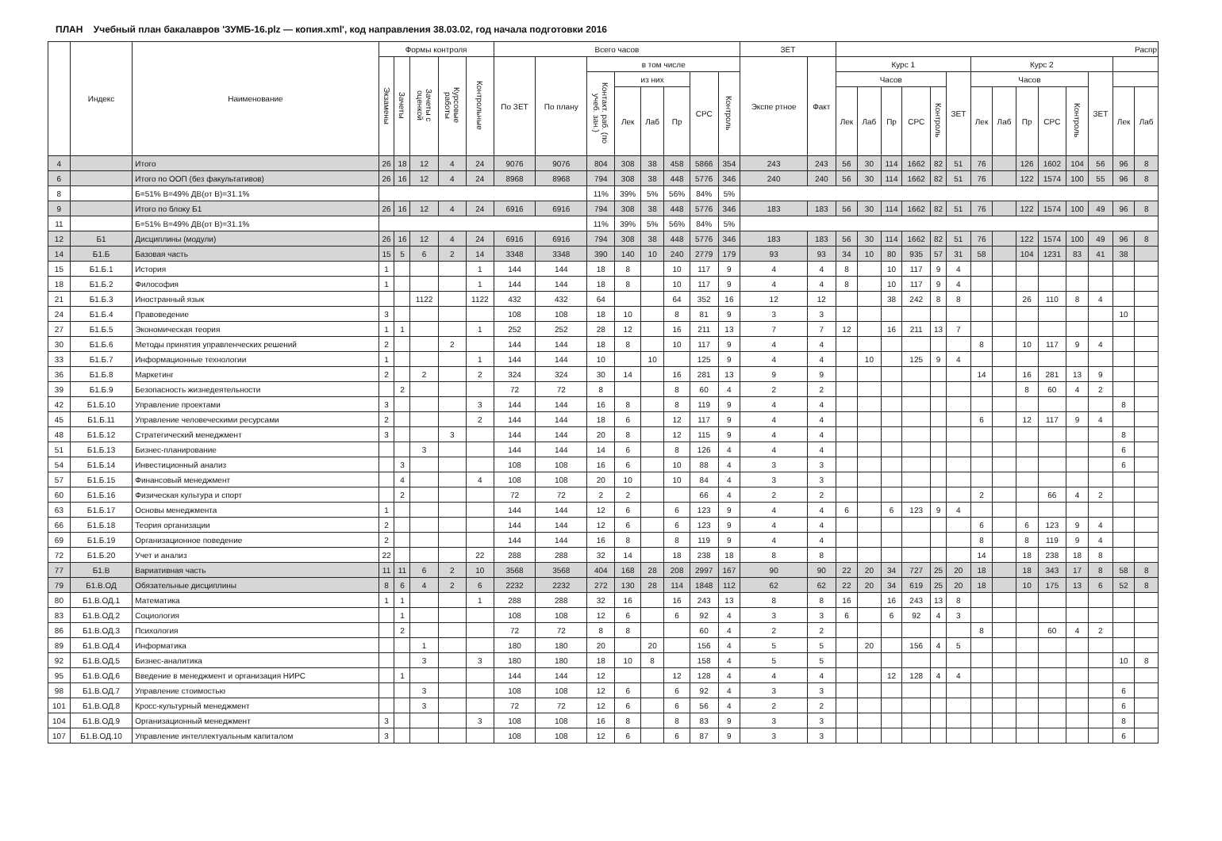ПЛАН Учебный план бакалавров 'ЗУМБ-16.plz — копия.xml', код направления 38.03.02, год начала подготовки 2016
| | Индекс | Наименование | Формы контроля | | | | | Всего часов | | | | | | | | ЗЕТ | | Распр | | | | | | | | | | | | | |
| --- | --- | --- | --- | --- | --- | --- | --- | --- | --- | --- | --- | --- | --- | --- | --- | --- | --- | --- | --- | --- | --- | --- | --- | --- | --- | --- | --- | --- | --- | --- | --- |
| | | | Экзамены | Зачеты | Зачеты с оценкой | Курсовые работы | Контрольные | По ЗЕТ | По плану | в том числе | | | | | | Экспе ртное | Факт | Курс 1 | | | | | | Курс 2 | | | | | | | |
| | | | | | | | | | | Контакт. раб. (по учеб. зан.) | из них | | | СРС | Контроль | | | Часов | | | | | ЗЕТ | Часов | | | | | ЗЕТ | | |
| | | | | | | | | | | | Лек | Лаб | Пр | | | | | Лек | Лаб | Пр | СРС | Контроль | | Лек | Лаб | Пр | СРС | Контроль | | Лек | Лаб |
| 4 | | Итого | 26 | 18 | 12 | 4 | 24 | 9076 | 9076 | 804 | 308 | 38 | 458 | 5866 | 354 | 243 | 243 | 56 | 30 | 114 | 1662 | 82 | 51 | 76 | | 126 | 1602 | 104 | 56 | 96 | 8 |
| 6 | | Итого по ООП (без факультативов) | 26 | 16 | 12 | 4 | 24 | 8968 | 8968 | 794 | 308 | 38 | 448 | 5776 | 346 | 240 | 240 | 56 | 30 | 114 | 1662 | 82 | 51 | 76 | | 122 | 1574 | 100 | 55 | 96 | 8 |
| 8 | | Б=51% В=49% ДВ(от В)=31.1% | | | | | | | | 11% | 39% | 5% | 56% | 84% | 5% | | | | | | | | | | | | | | | | |
| 9 | | Итого по блоку Б1 | 26 | 16 | 12 | 4 | 24 | 6916 | 6916 | 794 | 308 | 38 | 448 | 5776 | 346 | 183 | 183 | 56 | 30 | 114 | 1662 | 82 | 51 | 76 | | 122 | 1574 | 100 | 49 | 96 | 8 |
| 11 | | Б=51% В=49% ДВ(от В)=31.1% | | | | | | | | 11% | 39% | 5% | 56% | 84% | 5% | | | | | | | | | | | | | | | | |
| 12 | Б1 | Дисциплины (модули) | 26 | 16 | 12 | 4 | 24 | 6916 | 6916 | 794 | 308 | 38 | 448 | 5776 | 346 | 183 | 183 | 56 | 30 | 114 | 1662 | 82 | 51 | 76 | | 122 | 1574 | 100 | 49 | 96 | 8 |
| 14 | Б1.Б | Базовая часть | 15 | 5 | 6 | 2 | 14 | 3348 | 3348 | 390 | 140 | 10 | 240 | 2779 | 179 | 93 | 93 | 34 | 10 | 80 | 935 | 57 | 31 | 58 | | 104 | 1231 | 83 | 41 | 38 | |
| 15 | Б1.Б.1 | История | 1 | | | | 1 | 144 | 144 | 18 | 8 | | 10 | 117 | 9 | 4 | 4 | 8 | | 10 | 117 | 9 | 4 | | | | | | | | |
| 18 | Б1.Б.2 | Философия | 1 | | | | 1 | 144 | 144 | 18 | 8 | | 10 | 117 | 9 | 4 | 4 | 8 | | 10 | 117 | 9 | 4 | | | | | | | | |
| 21 | Б1.Б.3 | Иностранный язык | | | 1122 | | 1122 | 432 | 432 | 64 | | | 64 | 352 | 16 | 12 | 12 | | | 38 | 242 | 8 | 8 | | | 26 | 110 | 8 | 4 | | |
| 24 | Б1.Б.4 | Правоведение | 3 | | | | | 108 | 108 | 18 | 10 | | 8 | 81 | 9 | 3 | 3 | | | | | | | | | | | | | 10 | |
| 27 | Б1.Б.5 | Экономическая теория | 1 | 1 | | | 1 | 252 | 252 | 28 | 12 | | 16 | 211 | 13 | 7 | 7 | 12 | | 16 | 211 | 13 | 7 | | | | | | | | |
| 30 | Б1.Б.6 | Методы принятия управленческих решений | 2 | | | 2 | | 144 | 144 | 18 | 8 | | 10 | 117 | 9 | 4 | 4 | | | | | | | 8 | | 10 | 117 | 9 | 4 | | |
| 33 | Б1.Б.7 | Информационные технологии | 1 | | | | 1 | 144 | 144 | 10 | | 10 | | 125 | 9 | 4 | 4 | | 10 | | 125 | 9 | 4 | | | | | | | | |
| 36 | Б1.Б.8 | Маркетинг | 2 | | 2 | | 2 | 324 | 324 | 30 | 14 | | 16 | 281 | 13 | 9 | 9 | | | | | | | 14 | | 16 | 281 | 13 | 9 | | |
| 39 | Б1.Б.9 | Безопасность жизнедеятельности | | 2 | | | | 72 | 72 | 8 | | | 8 | 60 | 4 | 2 | 2 | | | | | | | | | 8 | 60 | 4 | 2 | | |
| 42 | Б1.Б.10 | Управление проектами | 3 | | | | 3 | 144 | 144 | 16 | 8 | | 8 | 119 | 9 | 4 | 4 | | | | | | | | | | | | | 8 | |
| 45 | Б1.Б.11 | Управление человеческими ресурсами | 2 | | | | 2 | 144 | 144 | 18 | 6 | | 12 | 117 | 9 | 4 | 4 | | | | | | | 6 | | 12 | 117 | 9 | 4 | | |
| 48 | Б1.Б.12 | Стратегический менеджмент | 3 | | | 3 | | 144 | 144 | 20 | 8 | | 12 | 115 | 9 | 4 | 4 | | | | | | | | | | | | | 8 | |
| 51 | Б1.Б.13 | Бизнес-планирование | | | 3 | | | 144 | 144 | 14 | 6 | | 8 | 126 | 4 | 4 | 4 | | | | | | | | | | | | | 6 | |
| 54 | Б1.Б.14 | Инвестиционный анализ | | 3 | | | | 108 | 108 | 16 | 6 | | 10 | 88 | 4 | 3 | 3 | | | | | | | | | | | | | 6 | |
| 57 | Б1.Б.15 | Финансовый менеджмент | | 4 | | | 4 | 108 | 108 | 20 | 10 | | 10 | 84 | 4 | 3 | 3 | | | | | | | | | | | | | | |
| 60 | Б1.Б.16 | Физическая культура и спорт | | 2 | | | | 72 | 72 | 2 | 2 | | | 66 | 4 | 2 | 2 | | | | | | | 2 | | | 66 | 4 | 2 | | |
| 63 | Б1.Б.17 | Основы менеджмента | 1 | | | | | 144 | 144 | 12 | 6 | | 6 | 123 | 9 | 4 | 4 | 6 | | 6 | 123 | 9 | 4 | | | | | | | | |
| 66 | Б1.Б.18 | Теория организации | 2 | | | | | 144 | 144 | 12 | 6 | | 6 | 123 | 9 | 4 | 4 | | | | | | | 6 | | 6 | 123 | 9 | 4 | | |
| 69 | Б1.Б.19 | Организационное поведение | 2 | | | | | 144 | 144 | 16 | 8 | | 8 | 119 | 9 | 4 | 4 | | | | | | | 8 | | 8 | 119 | 9 | 4 | | |
| 72 | Б1.Б.20 | Учет и анализ | 22 | | | | 22 | 288 | 288 | 32 | 14 | | 18 | 238 | 18 | 8 | 8 | | | | | | | 14 | | 18 | 238 | 18 | 8 | | |
| 77 | Б1.В | Вариативная часть | 11 | 11 | 6 | 2 | 10 | 3568 | 3568 | 404 | 168 | 28 | 208 | 2997 | 167 | 90 | 90 | 22 | 20 | 34 | 727 | 25 | 20 | 18 | | 18 | 343 | 17 | 8 | 58 | 8 |
| 79 | Б1.В.ОД | Обязательные дисциплины | 8 | 6 | 4 | 2 | 6 | 2232 | 2232 | 272 | 130 | 28 | 114 | 1848 | 112 | 62 | 62 | 22 | 20 | 34 | 619 | 25 | 20 | 18 | | 10 | 175 | 13 | 6 | 52 | 8 |
| 80 | Б1.В.ОД.1 | Математика | 1 | 1 | | | 1 | 288 | 288 | 32 | 16 | | 16 | 243 | 13 | 8 | 8 | 16 | | 16 | 243 | 13 | 8 | | | | | | | | |
| 83 | Б1.В.ОД.2 | Социология | | 1 | | | | 108 | 108 | 12 | 6 | | 6 | 92 | 4 | 3 | 3 | 6 | | 6 | 92 | 4 | 3 | | | | | | | | |
| 86 | Б1.В.ОД.3 | Психология | | 2 | | | | 72 | 72 | 8 | 8 | | | 60 | 4 | 2 | 2 | | | | | | | 8 | | | 60 | 4 | 2 | | |
| 89 | Б1.В.ОД.4 | Информатика | | | 1 | | | 180 | 180 | 20 | | 20 | | 156 | 4 | 5 | 5 | | 20 | | 156 | 4 | 5 | | | | | | | | |
| 92 | Б1.В.ОД.5 | Бизнес-аналитика | | | 3 | | 3 | 180 | 180 | 18 | 10 | 8 | | 158 | 4 | 5 | 5 | | | | | | | | | | | | | 10 | 8 |
| 95 | Б1.В.ОД.6 | Введение в менеджмент и организация НИРС | | 1 | | | | 144 | 144 | 12 | | | 12 | 128 | 4 | 4 | 4 | | | 12 | 128 | 4 | 4 | | | | | | | | |
| 98 | Б1.В.ОД.7 | Управление стоимостью | | | 3 | | | 108 | 108 | 12 | 6 | | 6 | 92 | 4 | 3 | 3 | | | | | | | | | | | | | 6 | |
| 101 | Б1.В.ОД.8 | Кросс-культурный менеджмент | | | 3 | | | 72 | 72 | 12 | 6 | | 6 | 56 | 4 | 2 | 2 | | | | | | | | | | | | | 6 | |
| 104 | Б1.В.ОД.9 | Организационный менеджмент | 3 | | | | 3 | 108 | 108 | 16 | 8 | | 8 | 83 | 9 | 3 | 3 | | | | | | | | | | | | | 8 | |
| 107 | Б1.В.ОД.10 | Управление интеллектуальным капиталом | 3 | | | | | 108 | 108 | 12 | 6 | | 6 | 87 | 9 | 3 | 3 | | | | | | | | | | | | | 6 | |